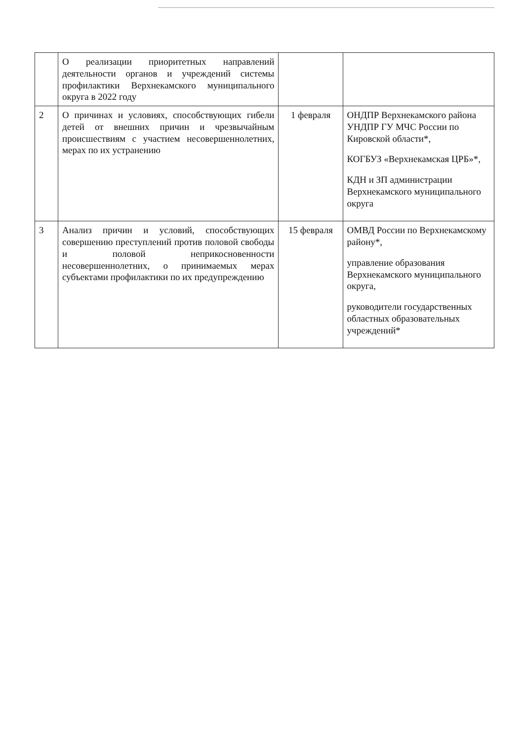| | О реализации приоритетных направлений деятельности органов и учреждений системы профилактики Верхнекамского муниципального округа в 2022 году | | |
| 2 | О причинах и условиях, способствующих гибели детей от внешних причин и чрезвычайным происшествиям с участием несовершеннолетних, мерах по их устранению | 1 февраля | ОНДПР Верхнекамского района УНДПР ГУ МЧС России по Кировской области*, КОГБУЗ «Верхнекамская ЦРБ»*, КДН и ЗП администрации Верхнекамского муниципального округа |
| 3 | Анализ причин и условий, способствующих совершению преступлений против половой свободы и половой неприкосновенности несовершеннолетних, о принимаемых мерах субъектами профилактики по их предупреждению | 15 февраля | ОМВД России по Верхнекамскому району*, управление образования Верхнекамского муниципального округа, руководители государственных областных образовательных учреждений* |